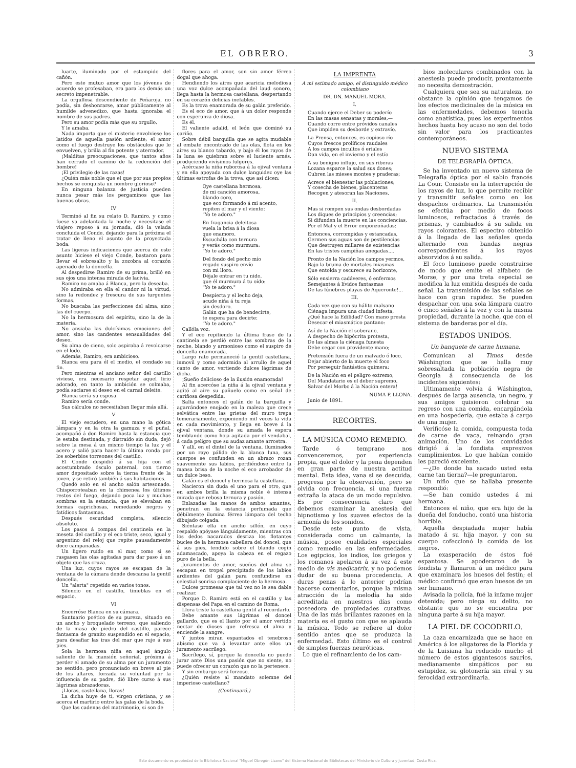EL OBRERO. 3
luarte, iluminado por el estampido del cañón.
Pero este mutuo amor que los jóvenes de acuerdo se profesaban, era para los demás un secreto impenetrable.
La orgullosa descendiente de Peñaroja, no podía, sin deshonrarse, amar públicamente al humilde advenedizo, que hasta ignoraba el nombre de sus padres.
Pero su amor podía más que su orgullo.
Y le amaba.
Nada importa que el misterio envolviese los latidos de aquella pasión ardiente; el amor como el fuego destruye los obstáculos que le envuelven, y brilla al fin potente y aterrador.
¡Malditas preocupaciones, que tantos años han cerrado el camino de la redención del hombre!
¡El privilegio de las razas!
¿Quién más noble que el que por sus propios hechos se conquista un nombre glorioso?
En ninguna balanza de justicia pueden nunca pesar más los pergaminos que las buenas obras.
IV
Terminó al fin su relato D. Ramiro, y como fuese ya adelantada la noche y necesitase el viajero reposo á su jornada, dió la velada concluida el Conde, dejando para la próxima el tratar de lleno el asunto de la proyectada boda.
Las ligeras indicaciones que acerca de este asunto hiciese el viejo Conde, bastaron para llevar el sobresalto y la zozobra al corazón apenado de la doncella.
Al despedirse Ramiro de su prima, brilló en sus ojos una intensa mirada de lacivia.
Ramiro no amaba á Blanca, pero la deseaba.
No admiraba en ella el candor ni la virtud, sino la redondez y frescura de sus turgentes formas.
No buscaba las perfecciones del alma, sino las del cuerpo.
No la hermosura del espíritu, sino la de la materia.
No ansiaba las dulcísimas emociones del amor, sino las candentes sensualidades del deseo.
Su alma de cieno, solo aspiraba á revolcarse en el lodo.
Además, Ramiro, era ambicioso.
Blanca era para él el medio, el condado su fin.
Pero mientras el anciano señor del castillo viviese, era necesario respetar aquel lirio adorado, en tanto la ambición se colmaba, podía saciarse el deseo en el carnal deleite.
Blanca sería su esposa.
Ramiro sería conde.
Sus cálculos no necesitaban llegar más allá.
V
El viejo escudero, en una mano la gótica lámpara y en la otra la gamuza y el puñal, acompañó á don Ramiro hasta la estancia que le estaba destinada, y distraído sin duda, dejó sobre la mesa á un mismo tiempo la luz y el acero y salió para hacer la última ronda por los soberbios torreones del castillo.
El Conde despidió á su hija con el acostumbrado ósculo paternal, con tierno amor depositado sobre la tierna frente de la joven, y se retiró también á sus habitaciones.
Quedó solo en el ancho salón artesonado. Chisporroteaban en la chimenea los últimos restos del fuego, dejando poca luz y muchas sombras en la estancia, que se elevaban en formas caprichosas, remedando negros y fatídicos fantasmas.
Después oscuridad completa, silencio absoluto.
Los pasos á compas del centinela en la meseta del castillo y el eco triste, seco, igual y argentino del reloj que repite pausadamente doce campanadas.
Un ligero ruído en el mar, como si se rasgasen las olas agitadas para dar paso á un objeto que las cruza.
Una luz, cuyos rayos se escapan de la ventana de la cámara dende descansa la gentil doncella.
Un "alerta" repetido en varios tonos.
Silencio en el castillo, tinieblas en el espacio.
VI
Encerróse Blanca en su cámara.
Santuario poético de su pureza, situado en un ancho y broquelado terreno, que saliendo de la masa de piedra del castillo, parece fantasma de granito suspendido en el espacio, para desafiar las iras del mar que ruje á sus pies.
Sola la hermosa niña en aquel ángulo saliente de la mansión señorial, próxima á perder el amado de su alma por un juramento no sentido, pero pronunciado en breve al pie de los altares, forzada su voluntad por la influencia de su padre, dió libre curso á sus lágrimas abrazadoras.
¡Lloras, castellana, lloras!
La dicha huye de tí, virgen cristiana, y se acerca el martirio entre las galas de la boda.
Que las cadenas del matrimonio, si son de
flores para el amor, son sin amor férreo dogal que ahoga.
Hendiendo los aires que acaricia melodiosa una voz dulce acompañada del laud sonoro, llega hasta la hermosa castellana, despertando en su corazón delicias inefables.
Es la trova enamorada de su galán preferido.
Es el eco de amor, que á un dolor responde con esperanza de diosa.
Es él.
El valiente adalid, el león que dominó su cariño.
Sobre débil barquilla que se agita mudable al embate encontrado de las olas, flota en los aires su blanco tabardo, y bajo él los rayos de la luna se quiebran sobre el luciente arnés, produciendo vivísimos fulgores.
Acércase la niña ruborosa á la ojival ventana y en ella apoyada con dulce languidez oye las últimas estrofas de la trova, que así dicen:
Oye castellana hermosa,
de mi canción amorosa,
blando coro,
que eco formando á mi acento,
repiten el mar y el viento:
"Yo te adoro."
En fragancia deleitosa
vuela la brisa á la diosa
que enamoro.
Escuchála con ternura
y verás como murmura:
"Yo te adoro."
Del fondo del pecho mío
regado suspiro envío
con mi lloro.
Déjale entrar en tu nido,
que él murmura á tu oído:
"Yo te adoro."
Despierta y el lecho deja,
acude niña á tu reja
sin desdoro.
Galán que ha de bendecirte,
te espera para decirte:
"Yo te adoro."
Callóla voz.
Y el eco repitiendo la última frase de la cantinela se perdió entre las sombras de la noche, blando y armonioso como el suspiro de doncella enamorada.
Largo rato permaneció la gentil castellana, inmovil y como adormida al arrullo de aquel canto de amor, vertiendo dulces lágrimas de dicha.
¡Sueño delicioso de la ilusión enamorada!
Al fin acercóse la niña á la ojival ventana y agitó al aire su pañuelo como en señal de cariñosa despedida.
Salta entonces el galán de la barquilla y agarrándose enojado en la maleza que crece selvática entre las grietas del muro trepa temerariamente, exponiendo mil veces la vida en cada movimiento, y llega en breve á la ojival ventana, donde su amada le espera temblando como hoja agitada por el vendabal, á cada peligro que su audaz amante arrostra.
Y allí, en el dintel de la ventana, iluminados por un rayo pálido de la blanca luna, sus cuerpos se confunden en un abrazo rozan suavemente sus labios, perdiéndose entre la mansa brisa de la noche el eco arrobador de un dulce beso.
Galán es el doncel y hermosa la castellana.
Nacieron sin duda el uno para el otro, que en ambos brilla la misma noble é intensa mirada que rebosa ternura y pasión.
Enlazadas las manos de ambos amantes, penetran en la estancia perfumada que débilmente ilumina férrea lámpara del techo dibujado colgada.
Siéntase ella en ancho sillón, en cuyo respaldo apóyase lánguidamente, mientras con los dedos nacarados desriza los flotantes bucles de la hermosa cabellera del doncel, que á sus pies, tendido sobre el blando cogín adamascado, apoya la cabeza en el regazo puro de la bella.
Juramentos de amor, sueños del alma se escapan en tropel precipitado de los labios ardientes del galán para confundirse en celestial sonrisa complaciente de la hermosa.
Dulces promesas que tal vez no le sea dable realizar.
Porque D. Ramiro está en el castillo y las dispensas del Papa en el camino de Roma.
Llora triste la castellana gentil al recordarlo.
Bebe amante sus lágrimas el doncel gallardo, que es el llanto por el amor vertido nectar de dioses que refresca el alma y enciende la sangre.
Y juntos miran espantados el tenebroso abismo que va á levantar ante ellos un juramento sacrílego.
Sacrílego, sí, porque la doncella no puede jurar ante Dios una pasión que no siente, no puede ofrecer un corazón que no la pertenece.
Y sin embargo será forzoso.
¿Quién resiste al mandato solemne del imperioso castellano?
(Continuará.)
LA IMPRENTA
A mi estimado amigo, el distinguido médico colombiano
DR. DN. MANUEL MORA.
I.
Cuando ejerce el Deber su poderío
En las masas sensatas y morales,—
Cuando corre entre próvidos canales
Que impiden su desborde y extravío.
La Prensa, entonces, es copioso río
Cuyos frescos prolíficos raudales
A los campos incultos ó eriales
Dan vida, en el invierno y el estío
A su benigno influjo, en sus riberas
Lozana esparce la salud sus dones;
Cubren las mieses montes y praderas;
Acrece el bienestar las poblaciones;
Y cosecha de bienes, placenteras
Recogen y atesoran las Naciones.
II.
Mas si rompen sus ondas desbordadas
Los diques de principios y creencias;
Si difunden la muerte en las conciencias,
Por el Mal y el Error emponzoñadas;
Entonces, corrompidas y estancadas,
Germen sus aguas son de pestilencias
Que destruyen millares de existencias
En las tristes campiñas anegadas....
Pronto de la Nación los campos yermos,
Bajo la bruma de mortales miasmas
Que entolda y oscurece su horizonte,
Sólo ensierra cadáveres, ó enfermos
Semejantes á lívidos fantasmas
De las fúnebres playas de Aqueronte!...
III.
Cada vez que con su hálito malsano
Ciénaga impura una ciudad infesta,
¿Qué hace la Edilidad? Con mano presta
Desecar el miasmático pantano:
Así de la Nación el soberano,
A despecho de hipócrita protesta,
De las almas la ciénaga funesta
Debe cegar con providente mano;
Pretensión fuera de un malvado ó loco,
Dejar abierto de la muerte el foco
Por perseguir fantástica quimera:
De la Nación en el peligro extremo,
Del Mandatario es el deber supremo,
Salvar del Morbo á la Nación entera!
NUMA P. LLONA.
Junio de 1891.
RECORTES.
LA MÚSICA COMO REMEDIO.
Tarde ó temprano nos convenceremos, por experiencia propia, que el dolor y la pena dependen en gran parte de nuestra actitud mental. Esta idea, vana si se descuida, progresa por la observación, pero se olvida con frecuencia, si una fuerza extraña la ataca de un modo repulsivo. Es por consecuencia claro que debemos examinar la anestesia del hipnotismo y los suaves efectos de la armonía de los sonidos.
Desde este punto de vista, considerada como un calmante, la música, posee cualidades especiales como remedio en las enfermedades. Los egipcios, los indios, los griegos y los romanos apelaron á su vez á este medio de vis medicatrix, y no podemos dudar de su buena procedencia. A duras penas á lo anterior podrían hacerse comentarios, porque la misma atracción de la melodía ha sido acreditada en nuestros días como poseedora de propiedades curativas. Una de las más brillantes razones en la materia es el gusto con que se aplauda la música. Todo se refiere al dolor sentido antes que se produzca la enfermedad. Esto último es el control de simples fuerzas neuróticas.
Lo que el refinamiento de los cam-
bios moleculares combinados con la anestesia puede producir, prontamente no necesita demostración.
Cualquiera que sea su naturaleza, no obstante la opinión que tengamos de los efectos medicinales de la música en las enfermedades, debemos tenerla como anatística, pues los experimentos hechos hasta hoy acaso no son del todo sin valor para los practicantes contemporáneos.
NUEVO SISTEMA
DE TELEGRAFÍA ÓPTICA.
Se ha inventado un nuevo sistema de Telegrafía óptica por el sabio francés La Cour. Consiste en la interrupción de los rayos de luz, lo que permite recibir y transmitir señales como en los despachos ordinarios. La transmisión se efectúa por medio de focos luminosos, refractados á través de prismas, y cambiados á su salida en rayos colorantes. El espectro obtenido á la llegada de las señales queda alternado con bandas negras correspondientes á los rayos absorvidos á su salida.
El foco luminoso puede construirse de modo que emite el alfabeto de Morse, y por una treta especial se modifica la luz emitida después de cada señal. La transmisión de las señales se hace con gran rapidez. Se pueden despachar con una sola lámpara cuatro ó cinco señales á la vez y con la misma propiedad, durante la noche, que con el sistema de banderas por el día.
ESTADOS UNIDOS.
Un banquete de carne humana.
Comunican al Times desde Wáshington que se halla muy sobresaltada la población negra de Georgia á consecuencia de los incidentes siguientes:
Ultimamente volvía á Wáshington, después de larga ausencia, un negro, y sus amigos quisieron celebrar su regreso con una comida, encargándola en una hospedería, que estaba á cargo de una mujer.
Verificóse la comida, compuesta toda de carne de vaca, reinando gran animación. Uno de los convidados dirigió á la fondista expresivos cumplimientos. Lo que habían comido les pareció excelente.
—¿De donde ha sacado usted esta carne tan tierna?—le preguntaron.
Un niño que se hallaba presente respondió:
—Se han comido ustedes á mi hermana.
Entonces el niño, que era hijo de la dueña del fonducho, contó una historia horrible.
Aquella despiadada mujer había matado á su hija mayor, y con su cuerpo cofeccionó la comida de los negros.
La exasperación de éstos fué espantosa. Se apoderaron de la fondista y llamaron á un médico para que examinara los huesos del festín; el médico confirmó que eran huesos de un ser humano.
Avisada la policía, fué la infame mujer detenida; pero niega su delito, no obstante que no se encuentra por ninguna parte á su hija mayor.
LA PIEL DE COCODRILO.
La caza encarnizada que se hace en América á los aligatores de la Florida y de la Luisiana ha reducido mucho el número de estos gigantescos saurios, medianamente simpáticos por su estupidez, su glotonería sin rival y su ferocidad extraordinaria.
Este documento es propiedad de la Biblioteca Nacional "Miguel Obregón Lizano" del Sistema Nacional de Bibliotecas del Ministerio de Cultura y Juventud, Costa Rica.